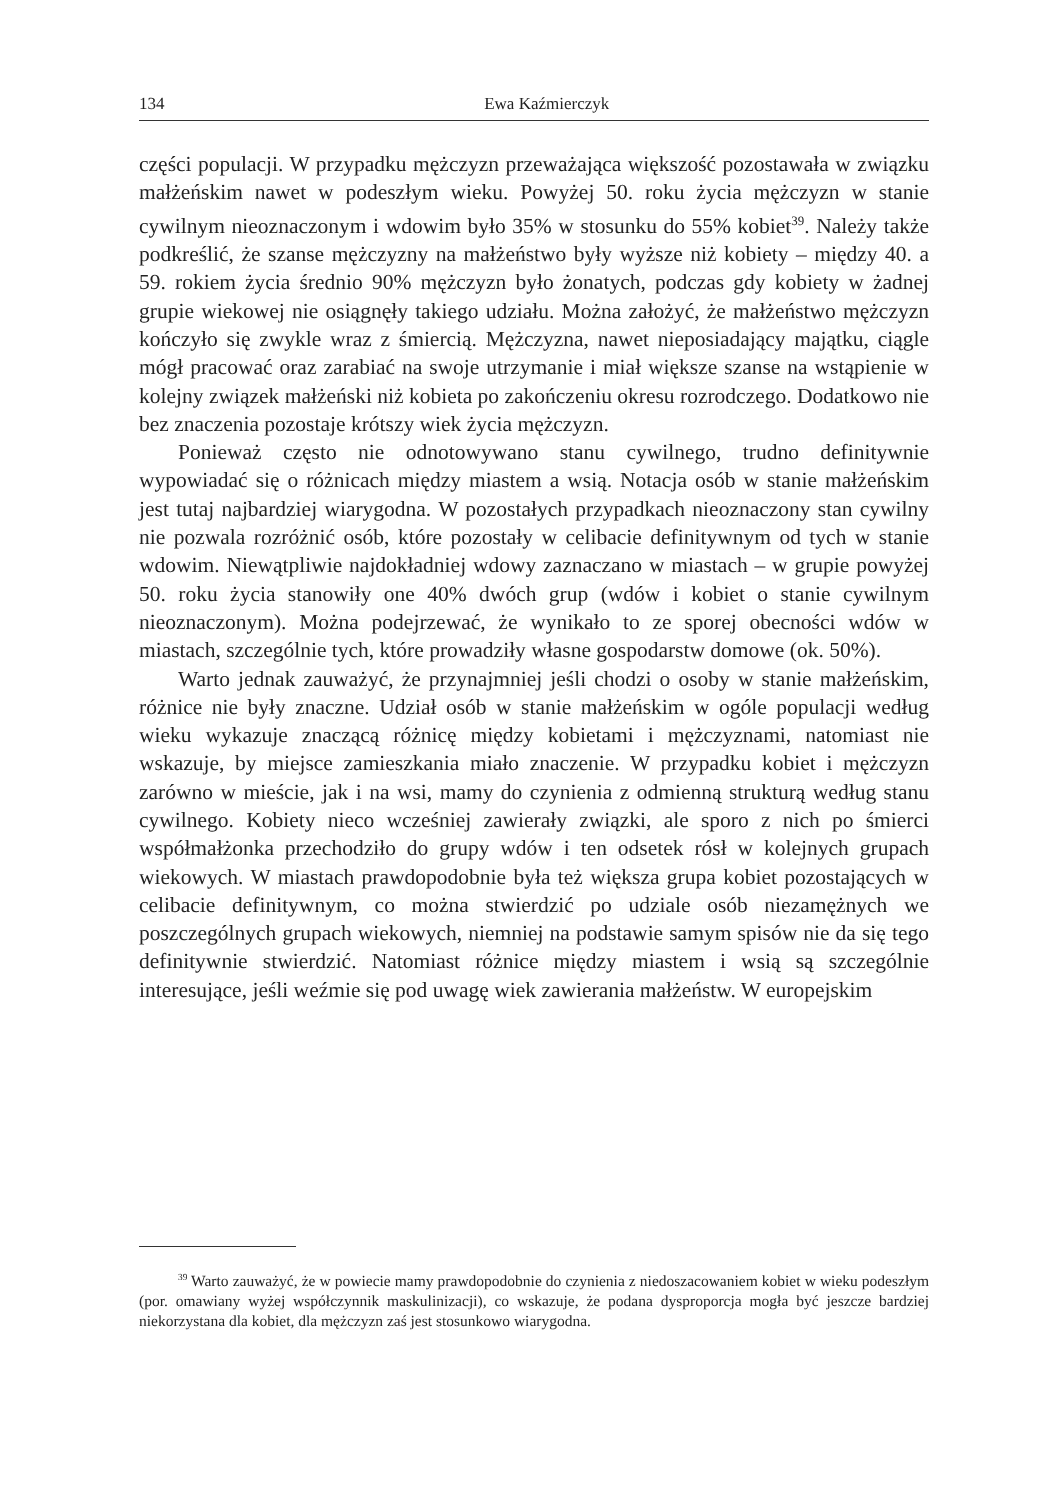134 Ewa Kaźmierczyk
części populacji. W przypadku mężczyzn przeważająca większość pozostawała w związku małżeńskim nawet w podeszłym wieku. Powyżej 50. roku życia mężczyzn w stanie cywilnym nieoznaczonym i wdowim było 35% w stosunku do 55% kobiet<sup>39</sup>. Należy także podkreślić, że szanse mężczyzny na małżeństwo były wyższe niż kobiety – między 40. a 59. rokiem życia średnio 90% mężczyzn było żonatych, podczas gdy kobiety w żadnej grupie wiekowej nie osiągnęły takiego udziału. Można założyć, że małżeństwo mężczyzn kończyło się zwykle wraz z śmiercią. Mężczyzna, nawet nieposiadający majątku, ciągle mógł pracować oraz zarabiać na swoje utrzymanie i miał większe szanse na wstąpienie w kolejny związek małżeński niż kobieta po zakończeniu okresu rozrodczego. Dodatkowo nie bez znaczenia pozostaje krótszy wiek życia mężczyzn.
Ponieważ często nie odnotowywano stanu cywilnego, trudno definitywnie wypowiadać się o różnicach między miastem a wsią. Notacja osób w stanie małżeńskim jest tutaj najbardziej wiarygodna. W pozostałych przypadkach nieoznaczony stan cywilny nie pozwala rozróżnić osób, które pozostały w celibacie definitywnym od tych w stanie wdowim. Niewątpliwie najdokładniej wdowy zaznaczano w miastach – w grupie powyżej 50. roku życia stanowiły one 40% dwóch grup (wdów i kobiet o stanie cywilnym nieoznaczonym). Można podejrzewać, że wynikało to ze sporej obecności wdów w miastach, szczególnie tych, które prowadziły własne gospodarstw domowe (ok. 50%).
Warto jednak zauważyć, że przynajmniej jeśli chodzi o osoby w stanie małżeńskim, różnice nie były znaczne. Udział osób w stanie małżeńskim w ogóle populacji według wieku wykazuje znaczącą różnicę między kobietami i mężczyznami, natomiast nie wskazuje, by miejsce zamieszkania miało znaczenie. W przypadku kobiet i mężczyzn zarówno w mieście, jak i na wsi, mamy do czynienia z odmienną strukturą według stanu cywilnego. Kobiety nieco wcześniej zawierały związki, ale sporo z nich po śmierci współmałżonka przechodziło do grupy wdów i ten odsetek rósł w kolejnych grupach wiekowych. W miastach prawdopodobnie była też większa grupa kobiet pozostających w celibacie definitywnym, co można stwierdzić po udziale osób niezamężnych we poszczególnych grupach wiekowych, niemniej na podstawie samym spisów nie da się tego definitywnie stwierdzić. Natomiast różnice między miastem i wsią są szczególnie interesujące, jeśli weźmie się pod uwagę wiek zawierania małżeństw. W europejskim
<sup>39</sup> Warto zauważyć, że w powiecie mamy prawdopodobnie do czynienia z niedoszacowaniem kobiet w wieku podeszłym (por. omawiany wyżej współczynnik maskulinizacji), co wskazuje, że podana dysproporcja mogła być jeszcze bardziej niekorzystana dla kobiet, dla mężczyzn zaś jest stosunkowo wiarygodna.